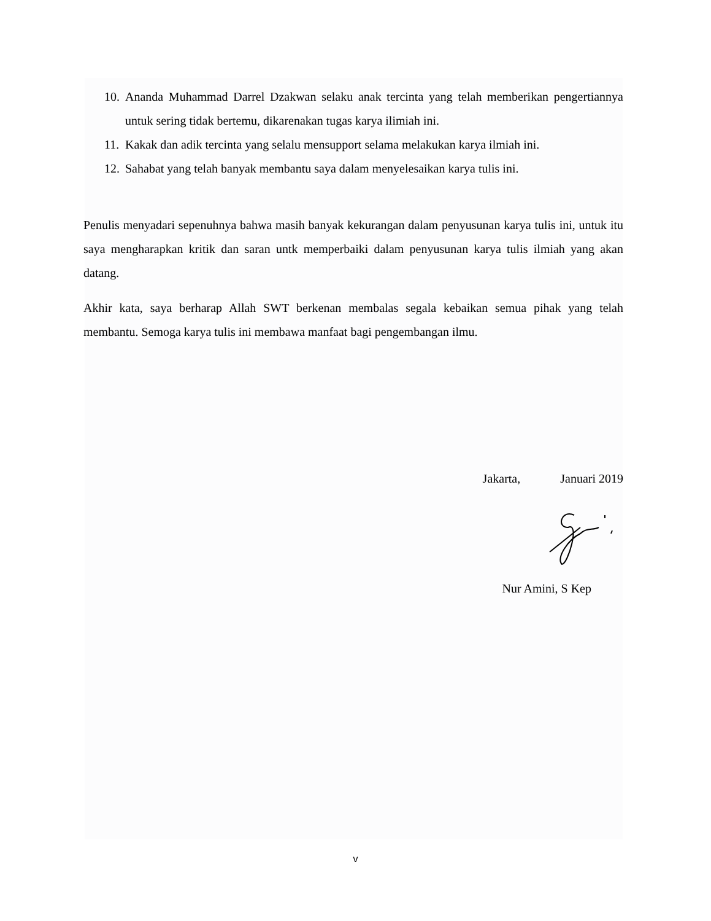10. Ananda Muhammad Darrel Dzakwan selaku anak tercinta yang telah memberikan pengertiannya untuk sering tidak bertemu, dikarenakan tugas karya ilimiah ini.
11. Kakak dan adik tercinta yang selalu mensupport selama melakukan karya ilmiah ini.
12. Sahabat yang telah banyak membantu saya dalam menyelesaikan karya tulis ini.
Penulis menyadari sepenuhnya bahwa masih banyak kekurangan dalam penyusunan karya tulis ini, untuk itu saya mengharapkan kritik dan saran untk memperbaiki dalam penyusunan karya tulis ilmiah yang akan datang.
Akhir kata, saya berharap Allah SWT berkenan membalas segala kebaikan semua pihak yang telah membantu. Semoga karya tulis ini membawa manfaat bagi pengembangan ilmu.
Jakarta, Januari 2019
Nur Amini, S Kep
v